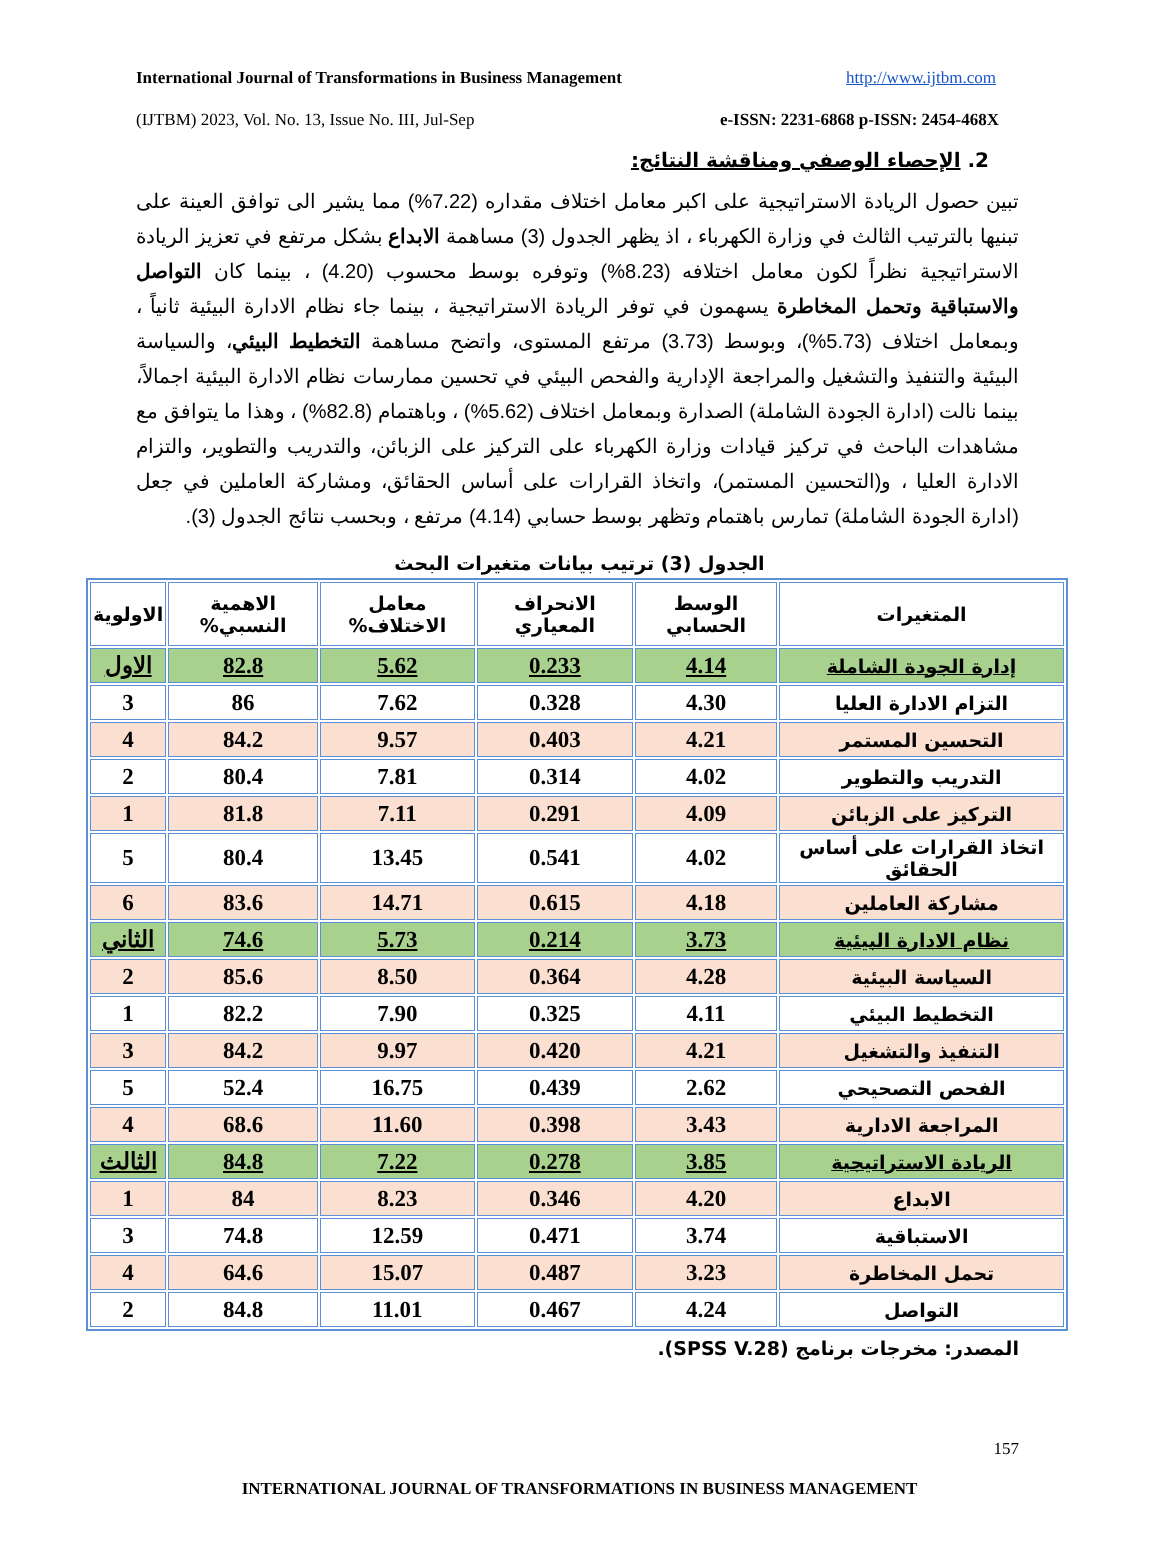International Journal of Transformations in Business Management http://www.ijtbm.com
(IJTBM) 2023, Vol. No. 13, Issue No. III, Jul-Sep e-ISSN: 2231-6868 p-ISSN: 2454-468X
2. الإحصاء الوصفي ومناقشة النتائج:
تبين حصول الريادة الاستراتيجية على اكبر معامل اختلاف مقداره (7.22%) مما يشير الى توافق العينة على تبنيها بالترتيب الثالث في وزارة الكهرباء ، اذ يظهر الجدول (3) مساهمة الابداع بشكل مرتفع في تعزيز الريادة الاستراتيجية نظراً لكون معامل اختلافه (8.23%) وتوفره بوسط محسوب (4.20) ، بينما كان التواصل والاستباقية وتحمل المخاطرة يسهمون في توفر الريادة الاستراتيجية ، بينما جاء نظام الادارة البيئية ثانياً ، وبمعامل اختلاف (5.73%)، وبوسط (3.73) مرتفع المستوى، واتضح مساهمة التخطيط البيئي، والسياسة البيئية والتنفيذ والتشغيل والمراجعة الإدارية والفحص البيئي في تحسين ممارسات نظام الادارة البيئية اجمالاً، بينما نالت (ادارة الجودة الشاملة) الصدارة وبمعامل اختلاف (5.62%) ، وباهتمام (82.8%) ، وهذا ما يتوافق مع مشاهدات الباحث في تركيز قيادات وزارة الكهرباء على التركيز على الزبائن، والتدريب والتطوير، والتزام الادارة العليا ، و(التحسين المستمر)، واتخاذ القرارات على أساس الحقائق، ومشاركة العاملين في جعل (ادارة الجودة الشاملة) تمارس باهتمام وتظهر بوسط حسابي (4.14) مرتفع ، وبحسب نتائج الجدول (3).
الجدول (3) ترتيب بيانات متغيرات البحث
| المتغيرات | الوسط الحسابي | الانحراف المعياري | معامل الاختلاف% | الاهمية النسبي% | الاولوية |
| --- | --- | --- | --- | --- | --- |
| إدارة الجودة الشاملة | 4.14 | 0.233 | 5.62 | 82.8 | الاول |
| التزام الادارة العليا | 4.30 | 0.328 | 7.62 | 86 | 3 |
| التحسين المستمر | 4.21 | 0.403 | 9.57 | 84.2 | 4 |
| التدريب والتطوير | 4.02 | 0.314 | 7.81 | 80.4 | 2 |
| التركيز على الزبائن | 4.09 | 0.291 | 7.11 | 81.8 | 1 |
| اتخاذ القرارات على أساس الحقائق | 4.02 | 0.541 | 13.45 | 80.4 | 5 |
| مشاركة العاملين | 4.18 | 0.615 | 14.71 | 83.6 | 6 |
| نظام الادارة البيئية | 3.73 | 0.214 | 5.73 | 74.6 | الثاني |
| السياسة البيئية | 4.28 | 0.364 | 8.50 | 85.6 | 2 |
| التخطيط البيئي | 4.11 | 0.325 | 7.90 | 82.2 | 1 |
| التنفيذ والتشغيل | 4.21 | 0.420 | 9.97 | 84.2 | 3 |
| الفحص التصحيحي | 2.62 | 0.439 | 16.75 | 52.4 | 5 |
| المراجعة الادارية | 3.43 | 0.398 | 11.60 | 68.6 | 4 |
| الريادة الاستراتيجية | 3.85 | 0.278 | 7.22 | 84.8 | الثالث |
| الابداع | 4.20 | 0.346 | 8.23 | 84 | 1 |
| الاستباقية | 3.74 | 0.471 | 12.59 | 74.8 | 3 |
| تحمل المخاطرة | 3.23 | 0.487 | 15.07 | 64.6 | 4 |
| التواصل | 4.24 | 0.467 | 11.01 | 84.8 | 2 |
المصدر: مخرجات برنامج (SPSS V.28).
157
INTERNATIONAL JOURNAL OF TRANSFORMATIONS IN BUSINESS MANAGEMENT